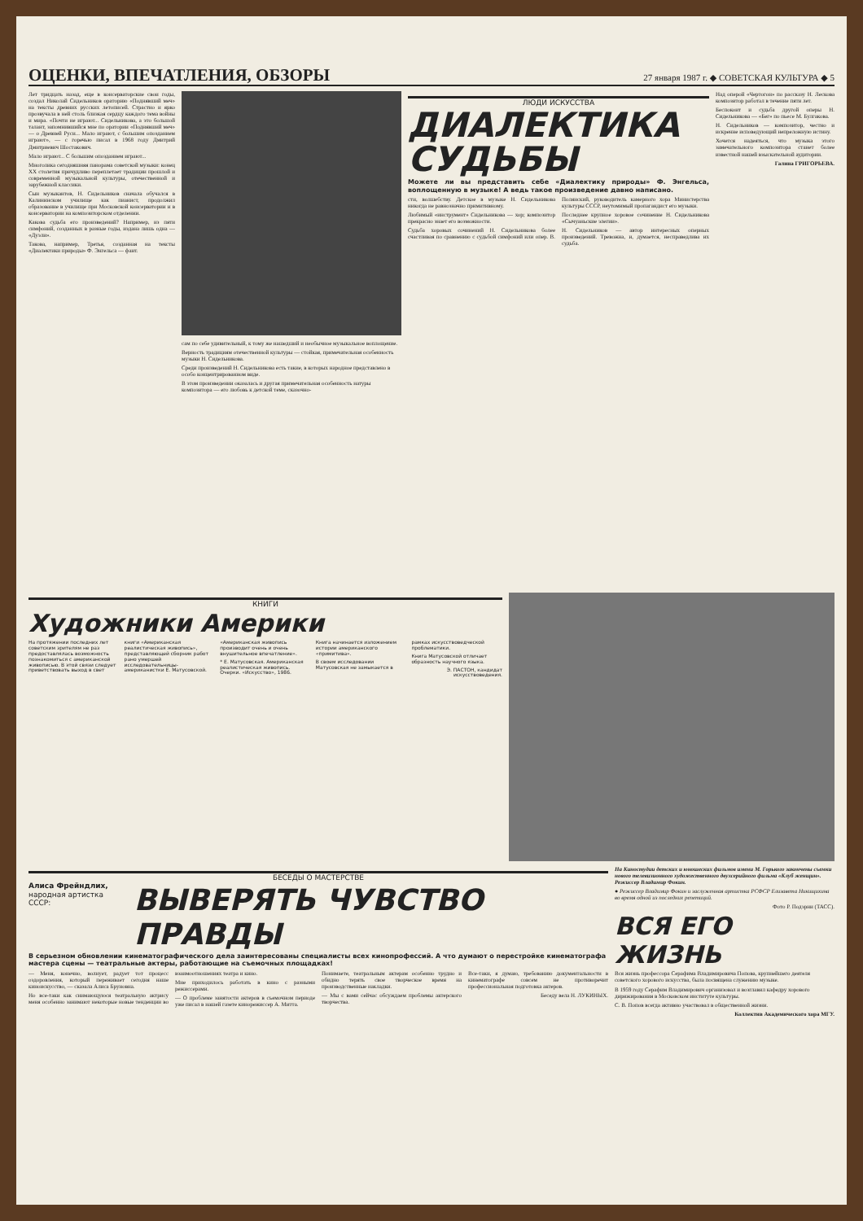ОЦЕНКИ, ВПЕЧАТЛЕНИЯ, ОБЗОРЫ 27 января 1987 г. ◆ СОВЕТСКАЯ КУЛЬТУРА ◆ 5
Лет тридцать назад, еще в консерваторские свои годы, создал Николай Сидельников ораторию «Поднявший меч» на тексты древних русских летописей. Страстно и ярко прозвучала в ней столь близкая сердцу каждого тема войны и мира. «Почти не играют... Сидельникова, а это большой талант, запомнившийся мне по оратории «Поднявший меч» — о Древней Руси... Мало играют, с большим опозданием играют», — с горечью писал в 1968 году Дмитрий Дмитриевич Шостакович.
Мало играют... С большим опозданием играют...
Многолика сегодняшняя панорама советской музыки: конец XX столетия причудливо переплетает традиции прошлой и современной музыкальной культуры, отечественной и зарубежной классики.
Сын музыкантов, Н. Сидельников сначала обучался в Калининском училище как пианист, продолжил образование в училище при Московской консерватории и в консерватории на композиторском отделении.
Какова судьба его произведений? Например, из пяти симфоний, созданных в разные годы, издана лишь одна — «Дуэли».
Такова, например, Третья, созданная на тексты «Диалектики природы» Ф. Энгельса — фант.
сам по себе удивительный, к тому же нашедший и необычное музыкальное воплощение.
Верность традициям отечественной культуры — стойкая, примечательная особенность музыки Н. Сидельникова.
Среди произведений Н. Сидельникова есть такие, в которых народное представлено в особо концентрированном виде.
В этом произведении оказалась и другая примечательная особенность натуры композитора — его любовь к детской теме, сказочно-
ЛЮДИ ИСКУССТВА
ДИАЛЕКТИКА СУДЬБЫ
Можете ли вы представить себе «Диалектику природы» Ф. Энгельса, воплощенную в музыке! А ведь такое произведение давно написано.
сти, волшебству. Детское в музыке Н. Сидельникова никогда не равнозначно примитивному.
Любимый «инструмент» Сидельникова — хор; композитор прекрасно знает его возможности.
Судьба хоровых сочинений Н. Сидельникова более счастливая по сравнению с судьбой симфоний или опер. В. Полянский, руководитель камерного хора Министерства культуры СССР, неутомимый пропагандист его музыки.
Последнее крупное хоровое сочинение Н. Сидельникова «Сычуаньские элегии».
Н. Сидельников — автор интересных оперных произведений. Тревожна, и, думается, несправедлива их судьба.
Над оперой «Чертогон» по рассказу Н. Лескова композитор работал в течение пяти лет.
Беспокоит и судьба другой оперы Н. Сидельникова — «Бег» по пьесе М. Булгакова.
Н. Сидельников — композитор, честно и искренне исповедующий непреложную истину.
Хочется надеяться, что музыка этого замечательного композитора станет более известной нашей взыскательной аудитории.
Галина ГРИГОРЬЕВА.
КНИГИ
Художники Америки
На протяжении последних лет советским зрителям не раз предоставлялась возможность познакомиться с американской живописью. В этой связи следует приветствовать выход в свет книги «Американская реалистическая живопись», представляющей сборник работ рано умершей исследовательницы-американистки Е. Матусовской.
«Американская живопись производит очень и очень внушительное впечатление».
* Е. Матусовская. Американская реалистическая живопись. Очерки. «Искусство», 1986.
Книга начинается изложением истории американского «примитива».
В своем исследовании Матусовская не замыкается в рамках искусствоведческой проблематики.
Книга Матусовской отличает образность научного языка.
Э. ПАСТОН, кандидат искусствоведения.
БЕСЕДЫ О МАСТЕРСТВЕ
Алиса Фрейндлих,
народная артистка СССР:
ВЫВЕРЯТЬ ЧУВСТВО ПРАВДЫ
В серьезном обновлении кинематографического дела заинтересованы специалисты всех кинопрофессий. А что думают о перестройке кинематографа мастера сцены — театральные актеры, работающие на съемочных площадках!
— Меня, конечно, волнует, радует тот процесс оздоровления, который переживает сегодня наше киноискусство, — сказала Алиса Бруновна.
Но все-таки как снимающуюся театральную актрису меня особенно занимают некоторые новые тенденции во взаимоотношениях театра и кино.
Мне приходилось работать в кино с разными режиссерами.
— О проблеме занятости актеров в съемочном периоде уже писал в нашей газете кинорежиссер А. Митта.
Понимаете, театральным актерам особенно трудно и обидно терять свое творческое время на производственные накладки.
— Мы с вами сейчас обсуждаем проблемы актерского творчества.
Все-таки, я думаю, требованию документальности в кинематографе совсем не противоречит профессиональная подготовка актеров.
Беседу вела Н. ЛУКИНЫХ.
На Киностудии детских и юношеских фильмов имени М. Горького закончены съемки нового телевизионного художественного двухсерийного фильма «Клуб женщин». Режиссер Владимир Фокин.
● Режиссер Владимир Фокин и заслуженная артистка РСФСР Елизавета Никищихина во время одной из последних репетиций.
Фото Р. Подэрни (ТАСС).
ВСЯ ЕГО ЖИЗНЬ
Вся жизнь профессора Серафима Владимировича Попова, крупнейшего деятеля советского хорового искусства, была посвящена служению музыке.
В 1959 году Серафим Владимирович организовал и возглавил кафедру хорового дирижирования в Московском институте культуры.
С. В. Попов всегда активно участвовал в общественной жизни.
Коллектив Академического хора МГУ.